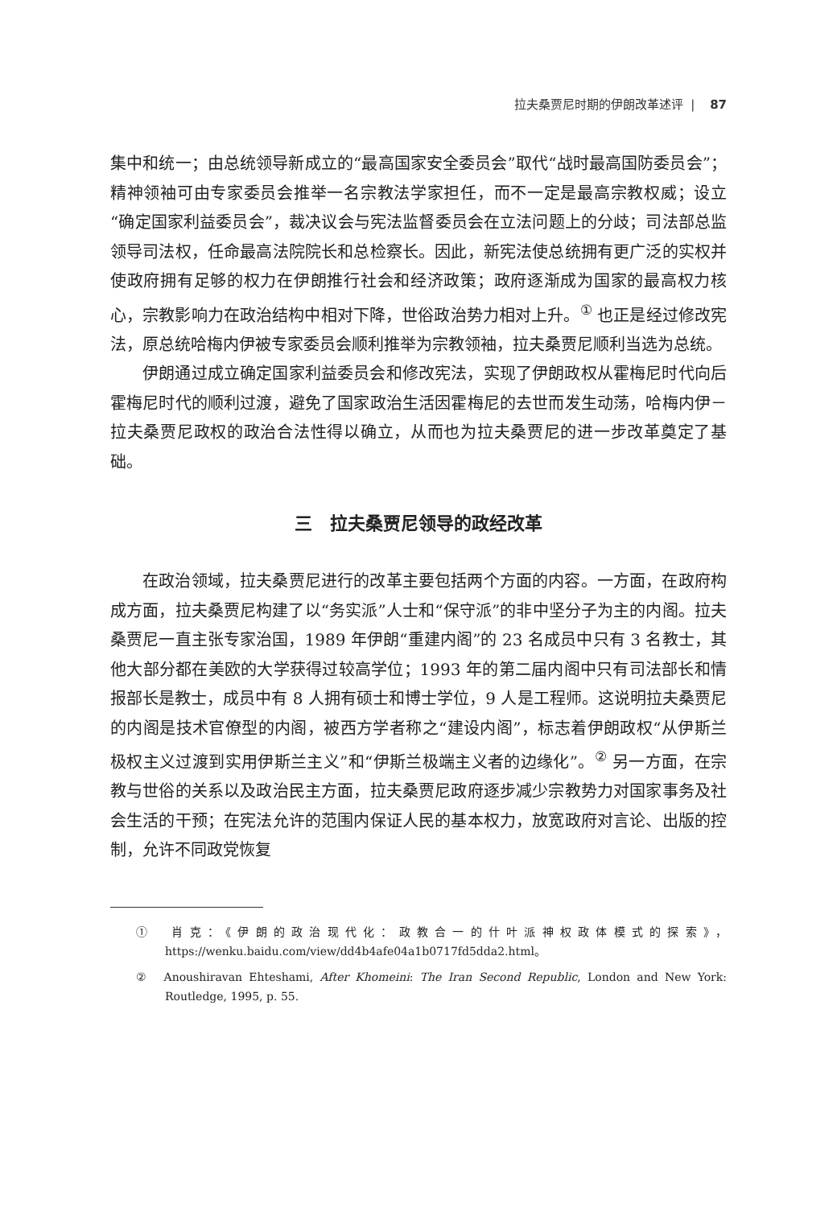拉夫桑贾尼时期的伊朗改革述评 | 87
集中和统一；由总统领导新成立的“最高国家安全委员会”取代“战时最高国防委员会”；精神领袖可由专家委员会推举一名宗教法学家担任，而不一定是最高宗教权威；设立“确定国家利益委员会”，裁决议会与宪法监督委员会在立法问题上的分歧；司法部总监领导司法权，任命最高法院院长和总检察长。因此，新宪法使总统拥有更广泛的实权并使政府拥有足够的权力在伊朗推行社会和经济政策；政府逐渐成为国家的最高权力核心，宗教影响力在政治结构中相对下降，世俗政治势力相对上升。<sup>①</sup> 也正是经过修改宪法，原总统哈梅内伊被专家委员会顺利推举为宗教领袖，拉夫桑贾尼顺利当选为总统。
伊朗通过成立确定国家利益委员会和修改宪法，实现了伊朗政权从霍梅尼时代向后霍梅尼时代的顺利过渡，避免了国家政治生活因霍梅尼的去世而发生动荡，哈梅内伊－拉夫桑贾尼政权的政治合法性得以确立，从而也为拉夫桑贾尼的进一步改革奠定了基础。
三　拉夫桑贾尼领导的政经改革
在政治领域，拉夫桑贾尼进行的改革主要包括两个方面的内容。一方面，在政府构成方面，拉夫桑贾尼构建了以“务实派”人士和“保守派”的非中坚分子为主的内阁。拉夫桑贾尼一直主张专家治国，1989 年伊朗“重建内阁”的 23 名成员中只有 3 名教士，其他大部分都在美欧的大学获得过较高学位；1993 年的第二届内阁中只有司法部长和情报部长是教士，成员中有 8 人拥有硕士和博士学位，9 人是工程师。这说明拉夫桑贾尼的内阁是技术官僚型的内阁，被西方学者称之“建设内阁”，标志着伊朗政权“从伊斯兰极权主义过渡到实用伊斯兰主义”和“伊斯兰极端主义者的边缘化”。<sup>②</sup> 另一方面，在宗教与世俗的关系以及政治民主方面，拉夫桑贾尼政府逐步减少宗教势力对国家事务及社会生活的干预；在宪法允许的范围内保证人民的基本权力，放宽政府对言论、出版的控制，允许不同政党恢复
①　肖克：《伊朗的政治现代化：政教合一的什叶派神权政体模式的探索》，https://wenku.baidu.com/view/dd4b4afe04a1b0717fd5dda2.html。
②　Anoushiravan Ehteshami, After Khomeini: The Iran Second Republic, London and New York: Routledge, 1995, p. 55.